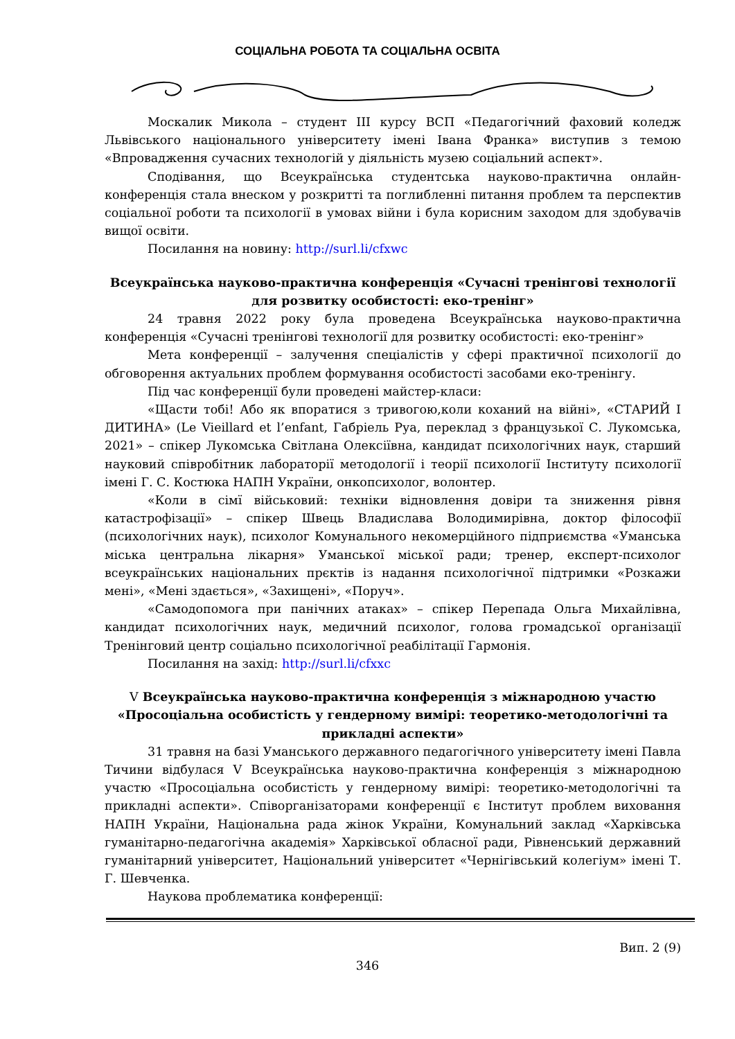СОЦІАЛЬНА РОБОТА ТА СОЦІАЛЬНА ОСВІТА
Москалик Микола – студент ІІІ курсу ВСП «Педагогічний фаховий коледж Львівського національного університету імені Івана Франка» виступив з темою «Впровадження сучасних технологій у діяльність музею соціальний аспект».
Сподівання, що Всеукраїнська студентська науково-практична онлайн-конференція стала внеском у розкритті та поглибленні питання проблем та перспектив соціальної роботи та психології в умовах війни і була корисним заходом для здобувачів вищої освіти.
Посилання на новину: http://surl.li/cfxwc
Всеукраїнська науково-практична конференція «Сучасні тренінгові технології для розвитку особистості: еко-тренінг»
24 травня 2022 року була проведена Всеукраїнська науково-практична конференція «Сучасні тренінгові технології для розвитку особистості: еко-тренінг»
Мета конференції – залучення спеціалістів у сфері практичної психології до обговорення актуальних проблем формування особистості засобами еко-тренінгу.
Під час конференції були проведені майстер-класи:
«Щасти тобі! Або як впоратися з тривогою,коли коханий на війні», «СТАРИЙ І ДИТИНА» (Le Vieillard et l’enfant, Габріель Руа, переклад з французької С. Лукомська, 2021» – спікер Лукомська Світлана Олексіївна, кандидат психологічних наук, старший науковий співробітник лабораторії методології і теорії психології Інституту психології імені Г. С. Костюка НАПН України, онкопсихолог, волонтер.
«Коли в сімї військовий: техніки відновлення довіри та зниження рівня катастрофізації» – спікер Швець Владислава Володимирівна, доктор філософії (психологічних наук), психолог Комунального некомерційного підприємства «Уманська міська центральна лікарня» Уманської міської ради; тренер, експерт-психолог всеукраїнських національних прєктів із надання психологічної підтримки «Розкажи мені», «Мені здається», «Захищені», «Поруч».
«Самодопомога при панічних атаках» – спікер Перепада Ольга Михайлівна, кандидат психологічних наук, медичний психолог, голова громадської організації Тренінговий центр соціально психологічної реабілітації Гармонія.
Посилання на захід: http://surl.li/cfxxc
V Всеукраїнська науково-практична конференція з міжнародною участю «Просоціальна особистість у гендерному вимірі: теоретико-методологічні та прикладні аспекти»
31 травня на базі Уманського державного педагогічного університету імені Павла Тичини відбулася V Всеукраїнська науково-практична конференція з міжнародною участю «Просоціальна особистість у гендерному вимірі: теоретико-методологічні та прикладні аспекти». Співорганізаторами конференції є Інститут проблем виховання НАПН України, Національна рада жінок України, Комунальний заклад «Харківська гуманітарно-педагогічна академія» Харківської обласної ради, Рівненський державний гуманітарний університет, Національний університет «Чернігівський колегіум» імені Т. Г. Шевченка.
Наукова проблематика конференції:
Вип. 2 (9)
346